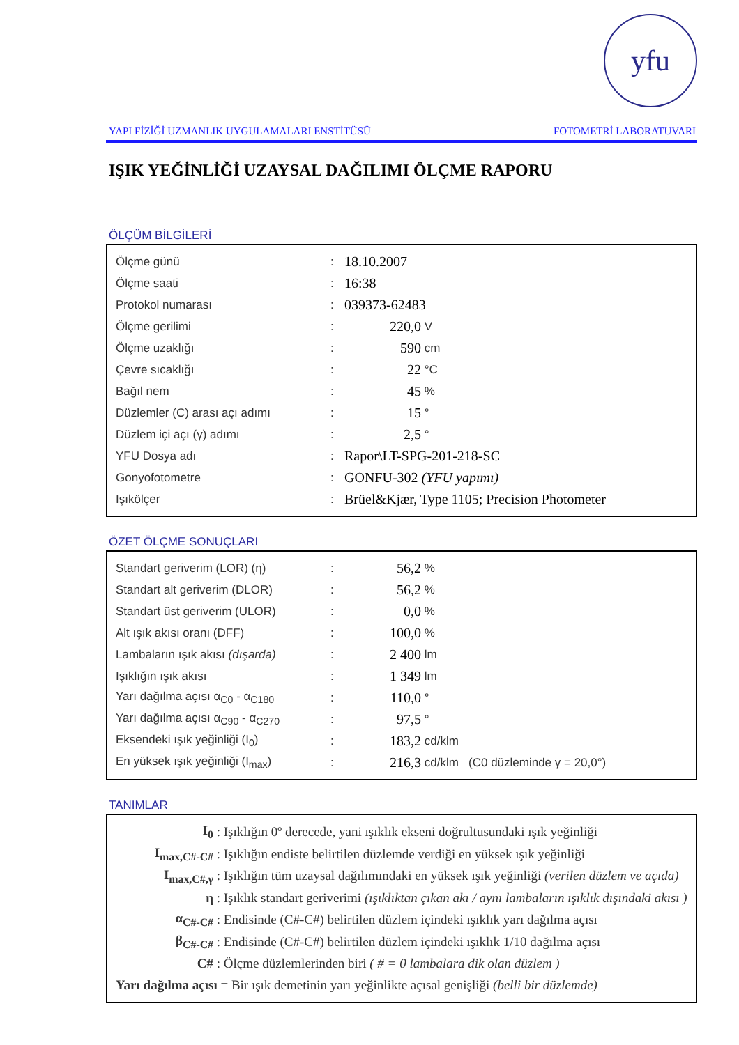yfu
YAPI FİZİĞİ UZMANLIK UYGULAMALARI ENSTİTÜSÜ FOTOMETRİ LABORATUVARI
IŞIK YEĞİNLİĞİ UZAYSAL DAĞILIMI ÖLÇME RAPORU
ÖLÇÜM BİLGİLERİ
| Ölçme günü | : | 18.10.2007 | |
| Ölçme saati | : | 16:38 | |
| Protokol numarası | : | 039373-62483 | |
| Ölçme gerilimi | : | 220,0 | V |
| Ölçme uzaklığı | : | 590 | cm |
| Çevre sıcaklığı | : | 22 | °C |
| Bağıl nem | : | 45 | % |
| Düzlemler (C) arası açı adımı | : | 15 | ° |
| Düzlem içi açı (γ) adımı | : | 2,5 | ° |
| YFU Dosya adı | : | Rapor\LT-SPG-201-218-SC | |
| Gonyofotometre | : | GONFU-302 (YFU yapımı) | |
| Işıkölçer | : | Brüel&Kjær, Type 1105; Precision Photometer | |
ÖZET ÖLÇME SONUÇLARI
| Standart geriverim (LOR) (η) | : | 56,2 | % | |
| Standart alt geriverim (DLOR) | : | 56,2 | % | |
| Standart üst geriverim (ULOR) | : | 0,0 | % | |
| Alt ışık akısı oranı (DFF) | : | 100,0 | % | |
| Lambaların ışık akısı (dışarda) | : | 2 400 | lm | |
| Işıklığın ışık akısı | : | 1 349 | lm | |
| Yarı dağılma açısı α<sub>C0</sub> - α<sub>C180</sub> | : | 110,0 | ° | |
| Yarı dağılma açısı α<sub>C90</sub> - α<sub>C270</sub> | : | 97,5 | ° | |
| Eksendeki ışık yeğinliği (I<sub>0</sub>) | : | 183,2 | cd/klm | |
| En yüksek ışık yeğinliği (I<sub>max</sub>) | : | 216,3 | cd/klm | (C0 düzleminde γ = 20,0°) |
TANIMLAR
| I<sub>0</sub> | : Işıklığın 0º derecede, yani ışıklık ekseni doğrultusundaki ışık yeğinliği |
| I<sub>max,C#-C#</sub> | : Işıklığın endiste belirtilen düzlemde verdiği en yüksek ışık yeğinliği |
| I<sub>max,C#,γ</sub> | : Işıklığın tüm uzaysal dağılımındaki en yüksek ışık yeğinliği (verilen düzlem ve açıda) |
| η | : Işıklık standart geriverimi (ışıklıktan çıkan akı / aynı lambaların ışıklık dışındaki akısı ) |
| α<sub>C#-C#</sub> | : Endisinde (C#-C#) belirtilen düzlem içindeki ışıklık yarı dağılma açısı |
| β<sub>C#-C#</sub> | : Endisinde (C#-C#) belirtilen düzlem içindeki ışıklık 1/10 dağılma açısı |
| C# | : Ölçme düzlemlerinden biri ( # = 0 lambalara dik olan düzlem ) |
| Yarı dağılma açısı = Bir ışık demetinin yarı yeğinlikte açısal genişliği (belli bir düzlemde) | |